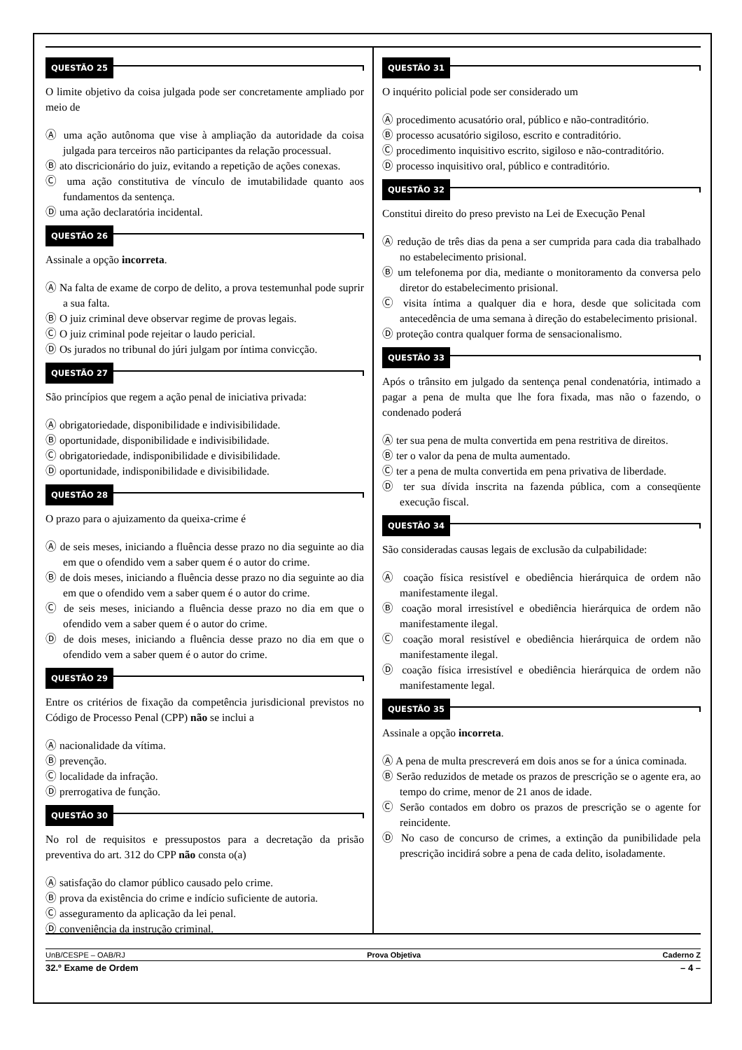QUESTÃO 25
O limite objetivo da coisa julgada pode ser concretamente ampliado por meio de
Ⓐ uma ação autônoma que vise à ampliação da autoridade da coisa julgada para terceiros não participantes da relação processual.
Ⓑ ato discricionário do juiz, evitando a repetição de ações conexas.
Ⓒ uma ação constitutiva de vínculo de imutabilidade quanto aos fundamentos da sentença.
Ⓓ uma ação declaratória incidental.
QUESTÃO 26
Assinale a opção incorreta.
Ⓐ Na falta de exame de corpo de delito, a prova testemunhal pode suprir a sua falta.
Ⓑ O juiz criminal deve observar regime de provas legais.
Ⓒ O juiz criminal pode rejeitar o laudo pericial.
Ⓓ Os jurados no tribunal do júri julgam por íntima convicção.
QUESTÃO 27
São princípios que regem a ação penal de iniciativa privada:
Ⓐ obrigatoriedade, disponibilidade e indivisibilidade.
Ⓑ oportunidade, disponibilidade e indivisibilidade.
Ⓒ obrigatoriedade, indisponibilidade e divisibilidade.
Ⓓ oportunidade, indisponibilidade e divisibilidade.
QUESTÃO 28
O prazo para o ajuizamento da queixa-crime é
Ⓐ de seis meses, iniciando a fluência desse prazo no dia seguinte ao dia em que o ofendido vem a saber quem é o autor do crime.
Ⓑ de dois meses, iniciando a fluência desse prazo no dia seguinte ao dia em que o ofendido vem a saber quem é o autor do crime.
Ⓒ de seis meses, iniciando a fluência desse prazo no dia em que o ofendido vem a saber quem é o autor do crime.
Ⓓ de dois meses, iniciando a fluência desse prazo no dia em que o ofendido vem a saber quem é o autor do crime.
QUESTÃO 29
Entre os critérios de fixação da competência jurisdicional previstos no Código de Processo Penal (CPP) não se inclui a
Ⓐ nacionalidade da vítima.
Ⓑ prevenção.
Ⓒ localidade da infração.
Ⓓ prerrogativa de função.
QUESTÃO 30
No rol de requisitos e pressupostos para a decretação da prisão preventiva do art. 312 do CPP não consta o(a)
Ⓐ satisfação do clamor público causado pelo crime.
Ⓑ prova da existência do crime e indício suficiente de autoria.
Ⓒ asseguramento da aplicação da lei penal.
Ⓓ conveniência da instrução criminal.
QUESTÃO 31
O inquérito policial pode ser considerado um
Ⓐ procedimento acusatório oral, público e não-contraditório.
Ⓑ processo acusatório sigiloso, escrito e contraditório.
Ⓒ procedimento inquisitivo escrito, sigiloso e não-contraditório.
Ⓓ processo inquisitivo oral, público e contraditório.
QUESTÃO 32
Constitui direito do preso previsto na Lei de Execução Penal
Ⓐ redução de três dias da pena a ser cumprida para cada dia trabalhado no estabelecimento prisional.
Ⓑ um telefonema por dia, mediante o monitoramento da conversa pelo diretor do estabelecimento prisional.
Ⓒ visita íntima a qualquer dia e hora, desde que solicitada com antecedência de uma semana à direção do estabelecimento prisional.
Ⓓ proteção contra qualquer forma de sensacionalismo.
QUESTÃO 33
Após o trânsito em julgado da sentença penal condenatória, intimado a pagar a pena de multa que lhe fora fixada, mas não o fazendo, o condenado poderá
Ⓐ ter sua pena de multa convertida em pena restritiva de direitos.
Ⓑ ter o valor da pena de multa aumentado.
Ⓒ ter a pena de multa convertida em pena privativa de liberdade.
Ⓓ ter sua dívida inscrita na fazenda pública, com a conseqüente execução fiscal.
QUESTÃO 34
São consideradas causas legais de exclusão da culpabilidade:
Ⓐ coação física resistível e obediência hierárquica de ordem não manifestamente ilegal.
Ⓑ coação moral irresistível e obediência hierárquica de ordem não manifestamente ilegal.
Ⓒ coação moral resistível e obediência hierárquica de ordem não manifestamente ilegal.
Ⓓ coação física irresistível e obediência hierárquica de ordem não manifestamente legal.
QUESTÃO 35
Assinale a opção incorreta.
Ⓐ A pena de multa prescreverá em dois anos se for a única cominada.
Ⓑ Serão reduzidos de metade os prazos de prescrição se o agente era, ao tempo do crime, menor de 21 anos de idade.
Ⓒ Serão contados em dobro os prazos de prescrição se o agente for reincidente.
Ⓓ No caso de concurso de crimes, a extinção da punibilidade pela prescrição incidirá sobre a pena de cada delito, isoladamente.
UnB/CESPE – OAB/RJ Prova Objetiva Caderno Z
32.º Exame de Ordem – 4 –